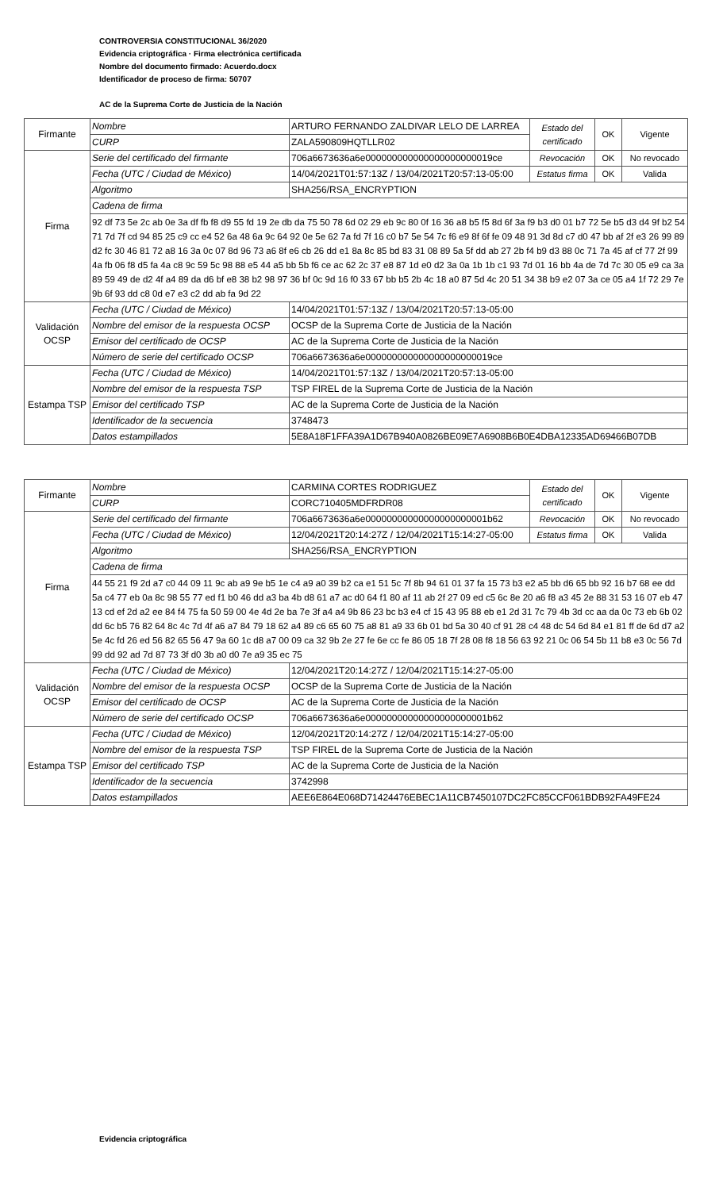CONTROVERSIA CONSTITUCIONAL 36/2020
Evidencia criptográfica · Firma electrónica certificada
Nombre del documento firmado: Acuerdo.docx
Identificador de proceso de firma: 50707
AC de la Suprema Corte de Justicia de la Nación
| Firmante | Nombre | ARTURO FERNANDO ZALDIVAR LELO DE LARREA | Estado del certificado | OK | Vigente |
| | CURP | ZALA590809HQTLLR02 | | | |
| Firma | Serie del certificado del firmante | 706a6673636a6e000000000000000000000019ce | Revocación | OK | No revocado |
| | Fecha (UTC / Ciudad de México) | 14/04/2021T01:57:13Z / 13/04/2021T20:57:13-05:00 | Estatus firma | OK | Valida |
| | Algoritmo | SHA256/RSA_ENCRYPTION | | | |
| | Cadena de firma | | | | |
| | 92 df 73 5e 2c ab 0e 3a df fb f8 d9 55 fd 19 2e db da 75 50 78 6d 02 29 eb 9c 80 0f 16 36 a8 b5 f5 8d 6f 3a f9 b3 d0 01 b7 72 5e b5 d3 d4 9f b2 54 71 7d 7f cd 94 85 25 c9 cc e4 52 6a 48 6a 9c 64 92 0e 5e 62 7a fd 7f 16 c0 b7 5e 54 7c f6 e9 8f 6f fe 09 48 91 3d 8d c7 d0 47 bb af 2f e3 26 99 89 d2 fc 30 46 81 72 a8 16 3a 0c 07 8d 96 73 a6 8f e6 cb 26 dd e1 8a 8c 85 bd 83 31 08 89 5a 5f dd ab 27 2b f4 b9 d3 88 0c 71 7a 45 af cf 77 2f 99 4a fb 06 f8 d5 fa 4a c8 9c 59 5c 98 88 e5 44 a5 bb 5b f6 ce ac 62 2c 37 e8 87 1d e0 d2 3a 0a 1b 1b c1 93 7d 01 16 bb 4a de 7d 7c 30 05 e9 ca 3a 89 59 49 de d2 4f a4 89 da d6 bf e8 38 b2 98 97 36 bf 0c 9d 16 f0 33 67 bb b5 2b 4c 18 a0 87 5d 4c 20 51 34 38 b9 e2 07 3a ce 05 a4 1f 72 29 7e 9b 6f 93 dd c8 0d e7 e3 c2 dd ab fa 9d 22 | | | | |
| Validación OCSP | Fecha (UTC / Ciudad de México) | 14/04/2021T01:57:13Z / 13/04/2021T20:57:13-05:00 | | | |
| | Nombre del emisor de la respuesta OCSP | OCSP de la Suprema Corte de Justicia de la Nación | | | |
| | Emisor del certificado de OCSP | AC de la Suprema Corte de Justicia de la Nación | | | |
| | Número de serie del certificado OCSP | 706a6673636a6e000000000000000000000019ce | | | |
| Estampa TSP | Fecha (UTC / Ciudad de México) | 14/04/2021T01:57:13Z / 13/04/2021T20:57:13-05:00 | | | |
| | Nombre del emisor de la respuesta TSP | TSP FIREL de la Suprema Corte de Justicia de la Nación | | | |
| | Emisor del certificado TSP | AC de la Suprema Corte de Justicia de la Nación | | | |
| | Identificador de la secuencia | 3748473 | | | |
| | Datos estampillados | 5E8A18F1FFA39A1D67B940A0826BE09E7A6908B6B0E4DBA12335AD69466B07DB | | | |
| Firmante | Nombre | CARMINA CORTES RODRIGUEZ | Estado del certificado | OK | Vigente |
| | CURP | CORC710405MDFRDR08 | | | |
| Firma | Serie del certificado del firmante | 706a6673636a6e00000000000000000000001b62 | Revocación | OK | No revocado |
| | Fecha (UTC / Ciudad de México) | 12/04/2021T20:14:27Z / 12/04/2021T15:14:27-05:00 | Estatus firma | OK | Valida |
| | Algoritmo | SHA256/RSA_ENCRYPTION | | | |
| | Cadena de firma | | | | |
| | 44 55 21 f9 2d a7 c0 44 09 11 9c ab a9 9e b5 1e c4 a9 a0 39 b2 ca e1 51 5c 7f 8b 94 61 01 37 fa 15 73 b3 e2 a5 bb d6 65 bb 92 16 b7 68 ee dd 5a c4 77 eb 0a 8c 98 55 77 ed f1 b0 46 dd a3 ba 4b d8 61 a7 ac d0 64 f1 80 af 11 ab 2f 27 09 ed c5 6c 8e 20 a6 f8 a3 45 2e 88 31 53 16 07 eb 47 13 cd ef 2d a2 ee 84 f4 75 fa 50 59 00 4e 4d 2e ba 7e 3f a4 a4 9b 86 23 bc b3 e4 cf 15 43 95 88 eb e1 2d 31 7c 79 4b 3d cc aa da 0c 73 eb 6b 02 dd 6c b5 76 82 64 8c 4c 7d 4f a6 a7 84 79 18 62 a4 89 c6 65 60 75 a8 81 a9 33 6b 01 bd 5a 30 40 cf 91 28 c4 48 dc 54 6d 84 e1 81 ff de 6d d7 a2 5e 4c fd 26 ed 56 82 65 56 47 9a 60 1c d8 a7 00 09 ca 32 9b 2e 27 fe 6e cc fe 86 05 18 7f 28 08 f8 18 56 63 92 21 0c 06 54 5b 11 b8 e3 0c 56 7d 99 dd 92 ad 7d 87 73 3f d0 3b a0 d0 7e a9 35 ec 75 | | | | |
| Validación OCSP | Fecha (UTC / Ciudad de México) | 12/04/2021T20:14:27Z / 12/04/2021T15:14:27-05:00 | | | |
| | Nombre del emisor de la respuesta OCSP | OCSP de la Suprema Corte de Justicia de la Nación | | | |
| | Emisor del certificado de OCSP | AC de la Suprema Corte de Justicia de la Nación | | | |
| | Número de serie del certificado OCSP | 706a6673636a6e00000000000000000000001b62 | | | |
| Estampa TSP | Fecha (UTC / Ciudad de México) | 12/04/2021T20:14:27Z / 12/04/2021T15:14:27-05:00 | | | |
| | Nombre del emisor de la respuesta TSP | TSP FIREL de la Suprema Corte de Justicia de la Nación | | | |
| | Emisor del certificado TSP | AC de la Suprema Corte de Justicia de la Nación | | | |
| | Identificador de la secuencia | 3742998 | | | |
| | Datos estampillados | AEE6E864E068D71424476EBEC1A11CB7450107DC2FC85CCF061BDB92FA49FE24 | | | |
Evidencia criptográfica